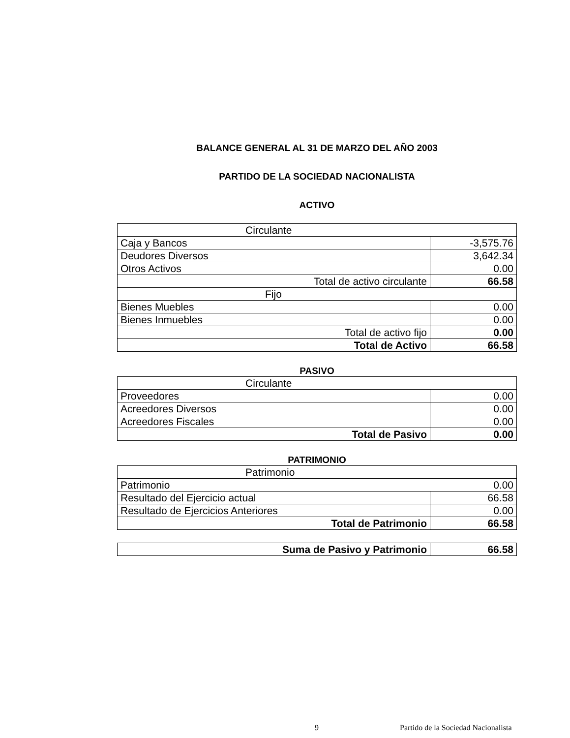BALANCE GENERAL AL 31 DE MARZO DEL AÑO 2003
PARTIDO DE LA SOCIEDAD NACIONALISTA
ACTIVO
| Circulante | |
| Caja y Bancos | -3,575.76 |
| Deudores Diversos | 3,642.34 |
| Otros Activos | 0.00 |
| Total de activo circulante | 66.58 |
| Fijo | |
| Bienes Muebles | 0.00 |
| Bienes Inmuebles | 0.00 |
| Total de activo fijo | 0.00 |
| Total de Activo | 66.58 |
PASIVO
| Circulante | |
| Proveedores | 0.00 |
| Acreedores Diversos | 0.00 |
| Acreedores Fiscales | 0.00 |
| Total de Pasivo | 0.00 |
PATRIMONIO
| Patrimonio | |
| Patrimonio | 0.00 |
| Resultado del Ejercicio actual | 66.58 |
| Resultado de Ejercicios Anteriores | 0.00 |
| Total de Patrimonio | 66.58 |
| Suma de Pasivo y Patrimonio | 66.58 |
9 Partido de la Sociedad Nacionalista